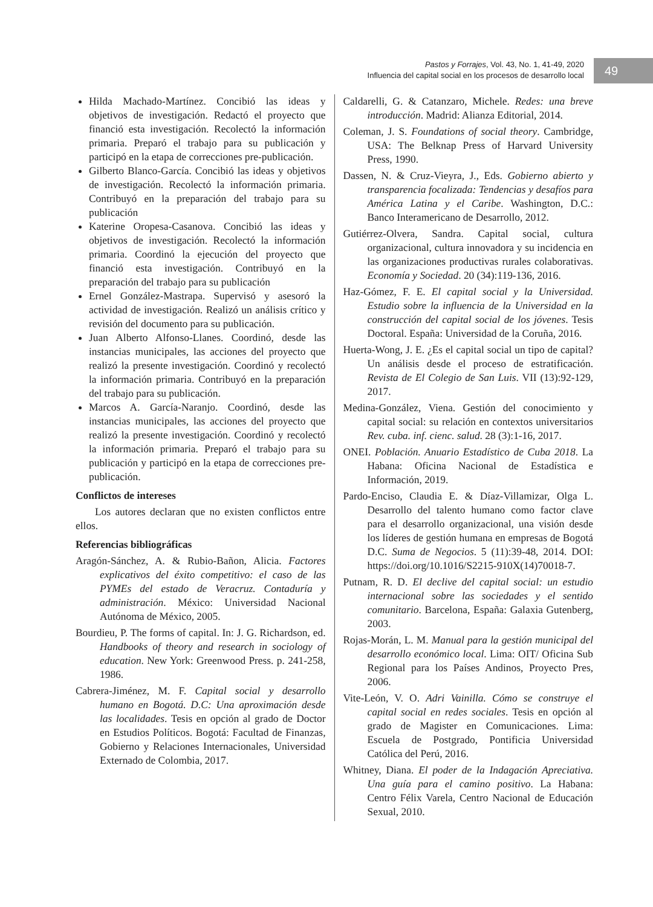Pastos y Forrajes, Vol. 43, No. 1, 41-49, 2020
Influencia del capital social en los procesos de desarrollo local
49
Hilda Machado-Martínez. Concibió las ideas y objetivos de investigación. Redactó el proyecto que financió esta investigación. Recolectó la información primaria. Preparó el trabajo para su publicación y participó en la etapa de correcciones pre-publicación.
Gilberto Blanco-García. Concibió las ideas y objetivos de investigación. Recolectó la información primaria. Contribuyó en la preparación del trabajo para su publicación
Katerine Oropesa-Casanova. Concibió las ideas y objetivos de investigación. Recolectó la información primaria. Coordinó la ejecución del proyecto que financió esta investigación. Contribuyó en la preparación del trabajo para su publicación
Ernel González-Mastrapa. Supervisó y asesoró la actividad de investigación. Realizó un análisis crítico y revisión del documento para su publicación.
Juan Alberto Alfonso-Llanes. Coordinó, desde las instancias municipales, las acciones del proyecto que realizó la presente investigación. Coordinó y recolectó la información primaria. Contribuyó en la preparación del trabajo para su publicación.
Marcos A. García-Naranjo. Coordinó, desde las instancias municipales, las acciones del proyecto que realizó la presente investigación. Coordinó y recolectó la información primaria. Preparó el trabajo para su publicación y participó en la etapa de correcciones pre-publicación.
Conflictos de intereses
Los autores declaran que no existen conflictos entre ellos.
Referencias bibliográficas
Aragón-Sánchez, A. & Rubio-Bañon, Alicia. Factores explicativos del éxito competitivo: el caso de las PYMEs del estado de Veracruz. Contaduría y administración. México: Universidad Nacional Autónoma de México, 2005.
Bourdieu, P. The forms of capital. In: J. G. Richardson, ed. Handbooks of theory and research in sociology of education. New York: Greenwood Press. p. 241-258, 1986.
Cabrera-Jiménez, M. F. Capital social y desarrollo humano en Bogotá. D.C: Una aproximación desde las localidades. Tesis en opción al grado de Doctor en Estudios Políticos. Bogotá: Facultad de Finanzas, Gobierno y Relaciones Internacionales, Universidad Externado de Colombia, 2017.
Caldarelli, G. & Catanzaro, Michele. Redes: una breve introducción. Madrid: Alianza Editorial, 2014.
Coleman, J. S. Foundations of social theory. Cambridge, USA: The Belknap Press of Harvard University Press, 1990.
Dassen, N. & Cruz-Vieyra, J., Eds. Gobierno abierto y transparencia focalizada: Tendencias y desafíos para América Latina y el Caribe. Washington, D.C.: Banco Interamericano de Desarrollo, 2012.
Gutiérrez-Olvera, Sandra. Capital social, cultura organizacional, cultura innovadora y su incidencia en las organizaciones productivas rurales colaborativas. Economía y Sociedad. 20 (34):119-136, 2016.
Haz-Gómez, F. E. El capital social y la Universidad. Estudio sobre la influencia de la Universidad en la construcción del capital social de los jóvenes. Tesis Doctoral. España: Universidad de la Coruña, 2016.
Huerta-Wong, J. E. ¿Es el capital social un tipo de capital? Un análisis desde el proceso de estratificación. Revista de El Colegio de San Luis. VII (13):92-129, 2017.
Medina-González, Viena. Gestión del conocimiento y capital social: su relación en contextos universitarios Rev. cuba. inf. cienc. salud. 28 (3):1-16, 2017.
ONEI. Población. Anuario Estadístico de Cuba 2018. La Habana: Oficina Nacional de Estadística e Información, 2019.
Pardo-Enciso, Claudia E. & Díaz-Villamizar, Olga L. Desarrollo del talento humano como factor clave para el desarrollo organizacional, una visión desde los líderes de gestión humana en empresas de Bogotá D.C. Suma de Negocios. 5 (11):39-48, 2014. DOI: https://doi.org/10.1016/S2215-910X(14)70018-7.
Putnam, R. D. El declive del capital social: un estudio internacional sobre las sociedades y el sentido comunitario. Barcelona, España: Galaxia Gutenberg, 2003.
Rojas-Morán, L. M. Manual para la gestión municipal del desarrollo económico local. Lima: OIT/ Oficina Sub Regional para los Países Andinos, Proyecto Pres, 2006.
Vite-León, V. O. Adri Vainilla. Cómo se construye el capital social en redes sociales. Tesis en opción al grado de Magister en Comunicaciones. Lima: Escuela de Postgrado, Pontificia Universidad Católica del Perú, 2016.
Whitney, Diana. El poder de la Indagación Apreciativa. Una guía para el camino positivo. La Habana: Centro Félix Varela, Centro Nacional de Educación Sexual, 2010.